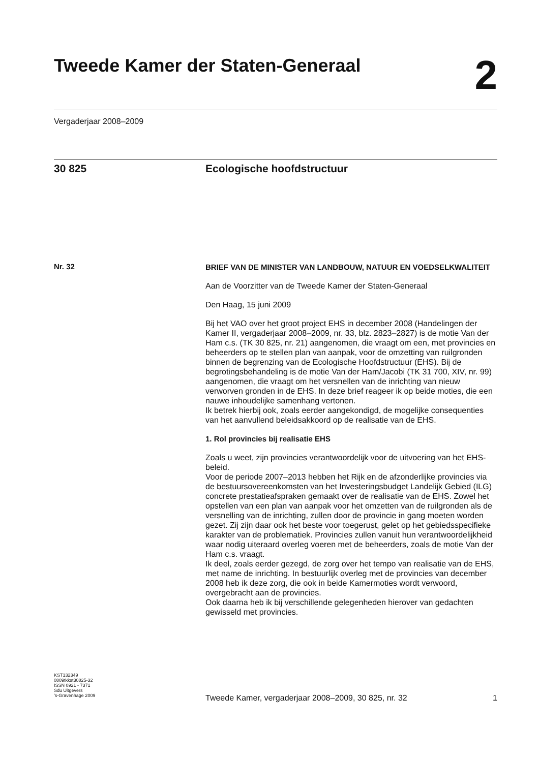Tweede Kamer der Staten-Generaal
2
Vergaderjaar 2008–2009
30 825 Ecologische hoofdstructuur
Nr. 32
BRIEF VAN DE MINISTER VAN LANDBOUW, NATUUR EN VOEDSELKWALITEIT
Aan de Voorzitter van de Tweede Kamer der Staten-Generaal
Den Haag, 15 juni 2009
Bij het VAO over het groot project EHS in december 2008 (Handelingen der Kamer II, vergaderjaar 2008–2009, nr. 33, blz. 2823–2827) is de motie Van der Ham c.s. (TK 30 825, nr. 21) aangenomen, die vraagt om een, met provincies en beheerders op te stellen plan van aanpak, voor de omzetting van ruilgronden binnen de begrenzing van de Ecologische Hoofdstructuur (EHS). Bij de begrotingsbehandeling is de motie Van der Ham/Jacobi (TK 31 700, XIV, nr. 99) aangenomen, die vraagt om het versnellen van de inrichting van nieuw verworven gronden in de EHS. In deze brief reageer ik op beide moties, die een nauwe inhoudelijke samenhang vertonen.
Ik betrek hierbij ook, zoals eerder aangekondigd, de mogelijke consequenties van het aanvullend beleidsakkoord op de realisatie van de EHS.
1. Rol provincies bij realisatie EHS
Zoals u weet, zijn provincies verantwoordelijk voor de uitvoering van het EHS-beleid.
Voor de periode 2007–2013 hebben het Rijk en de afzonderlijke provincies via de bestuursovereenkomsten van het Investeringsbudget Landelijk Gebied (ILG) concrete prestatieafspraken gemaakt over de realisatie van de EHS. Zowel het opstellen van een plan van aanpak voor het omzetten van de ruilgronden als de versnelling van de inrichting, zullen door de provincie in gang moeten worden gezet. Zij zijn daar ook het beste voor toegerust, gelet op het gebiedsspecifieke karakter van de problematiek. Provincies zullen vanuit hun verantwoordelijkheid waar nodig uiteraard overleg voeren met de beheerders, zoals de motie Van der Ham c.s. vraagt.
Ik deel, zoals eerder gezegd, de zorg over het tempo van realisatie van de EHS, met name de inrichting. In bestuurlijk overleg met de provincies van december 2008 heb ik deze zorg, die ook in beide Kamermoties wordt verwoord, overgebracht aan de provincies.
Ook daarna heb ik bij verschillende gelegenheden hierover van gedachten gewisseld met provincies.
KST132349
0809tkkst30825-32
ISSN 0921 - 7371
Sdu Uitgevers
’s-Gravenhage 2009
Tweede Kamer, vergaderjaar 2008–2009, 30 825, nr. 32 1